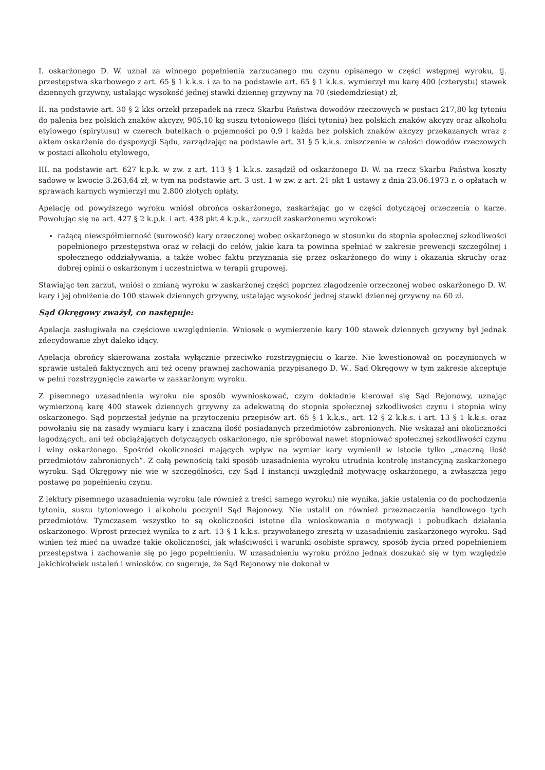I. oskarżonego D. W. uznał za winnego popełnienia zarzucanego mu czynu opisanego w części wstępnej wyroku, tj. przestępstwa skarbowego z art. 65 § 1 k.k.s. i za to na podstawie art. 65 § 1 k.k.s. wymierzył mu karę 400 (czterystu) stawek dziennych grzywny, ustalając wysokość jednej stawki dziennej grzywny na 70 (siedemdziesiąt) zł,
II. na podstawie art. 30 § 2 kks orzekł przepadek na rzecz Skarbu Państwa dowodów rzeczowych w postaci 217,80 kg tytoniu do palenia bez polskich znaków akcyzy, 905,10 kg suszu tytoniowego (liści tytoniu) bez polskich znaków akcyzy oraz alkoholu etylowego (spirytusu) w czerech butelkach o pojemności po 0,9 l każda bez polskich znaków akcyzy przekazanych wraz z aktem oskarżenia do dyspozycji Sądu, zarządzając na podstawie art. 31 § 5 k.k.s. zniszczenie w całości dowodów rzeczowych w postaci alkoholu etylowego,
III. na podstawie art. 627 k.p.k. w zw. z art. 113 § 1 k.k.s. zasądził od oskarżonego D. W. na rzecz Skarbu Państwa koszty sądowe w kwocie 3.263,64 zł, w tym na podstawie art. 3 ust. 1 w zw. z art. 21 pkt 1 ustawy z dnia 23.06.1973 r. o opłatach w sprawach karnych wymierzył mu 2.800 złotych opłaty.
Apelację od powyższego wyroku wniósł obrońca oskarżonego, zaskarżając go w części dotyczącej orzeczenia o karze. Powołując się na art. 427 § 2 k.p.k. i art. 438 pkt 4 k.p.k., zarzucił zaskarżonemu wyrokowi:
rażącą niewspółmierność (surowość) kary orzeczonej wobec oskarżonego w stosunku do stopnia społecznej szkodliwości popełnionego przestępstwa oraz w relacji do celów, jakie kara ta powinna spełniać w zakresie prewencji szczególnej i społecznego oddziaływania, a także wobec faktu przyznania się przez oskarżonego do winy i okazania skruchy oraz dobrej opinii o oskarżonym i uczestnictwa w terapii grupowej.
Stawiając ten zarzut, wniósł o zmianą wyroku w zaskarżonej części poprzez złagodzenie orzeczonej wobec oskarżonego D. W. kary i jej obniżenie do 100 stawek dziennych grzywny, ustalając wysokość jednej stawki dziennej grzywny na 60 zł.
Sąd Okręgowy zważył, co następuje:
Apelacja zasługiwała na częściowe uwzględnienie. Wniosek o wymierzenie kary 100 stawek dziennych grzywny był jednak zdecydowanie zbyt daleko idący.
Apelacja obrońcy skierowana została wyłącznie przeciwko rozstrzygnięciu o karze. Nie kwestionował on poczynionych w sprawie ustaleń faktycznych ani też oceny prawnej zachowania przypisanego D. W.. Sąd Okręgowy w tym zakresie akceptuje w pełni rozstrzygnięcie zawarte w zaskarżonym wyroku.
Z pisemnego uzasadnienia wyroku nie sposób wywnioskować, czym dokładnie kierował się Sąd Rejonowy, uznając wymierzoną karę 400 stawek dziennych grzywny za adekwatną do stopnia społecznej szkodliwości czynu i stopnia winy oskarżonego. Sąd poprzestał jedynie na przytoczeniu przepisów art. 65 § 1 k.k.s., art. 12 § 2 k.k.s. i art. 13 § 1 k.k.s. oraz powołaniu się na zasady wymiaru kary i znaczną ilość posiadanych przedmiotów zabronionych. Nie wskazał ani okoliczności łagodzących, ani też obciążających dotyczących oskarżonego, nie spróbował nawet stopniować społecznej szkodliwości czynu i winy oskarżonego. Spośród okoliczności mających wpływ na wymiar kary wymienił w istocie tylko „znaczną ilość przedmiotów zabronionych”. Z całą pewnością taki sposób uzasadnienia wyroku utrudnia kontrolę instancyjną zaskarżonego wyroku. Sąd Okręgowy nie wie w szczególności, czy Sąd I instancji uwzględnił motywację oskarżonego, a zwłaszcza jego postawę po popełnieniu czynu.
Z lektury pisemnego uzasadnienia wyroku (ale również z treści samego wyroku) nie wynika, jakie ustalenia co do pochodzenia tytoniu, suszu tytoniowego i alkoholu poczynił Sąd Rejonowy. Nie ustalił on również przeznaczenia handlowego tych przedmiotów. Tymczasem wszystko to są okoliczności istotne dla wnioskowania o motywacji i pobudkach działania oskarżonego. Wprost przecież wynika to z art. 13 § 1 k.k.s. przywołanego zresztą w uzasadnieniu zaskarżonego wyroku. Sąd winien też mieć na uwadze takie okoliczności, jak właściwości i warunki osobiste sprawcy, sposób życia przed popełnieniem przestępstwa i zachowanie się po jego popełnieniu. W uzasadnieniu wyroku próżno jednak doszukać się w tym względzie jakichkolwiek ustaleń i wniosków, co sugeruje, że Sąd Rejonowy nie dokonał w